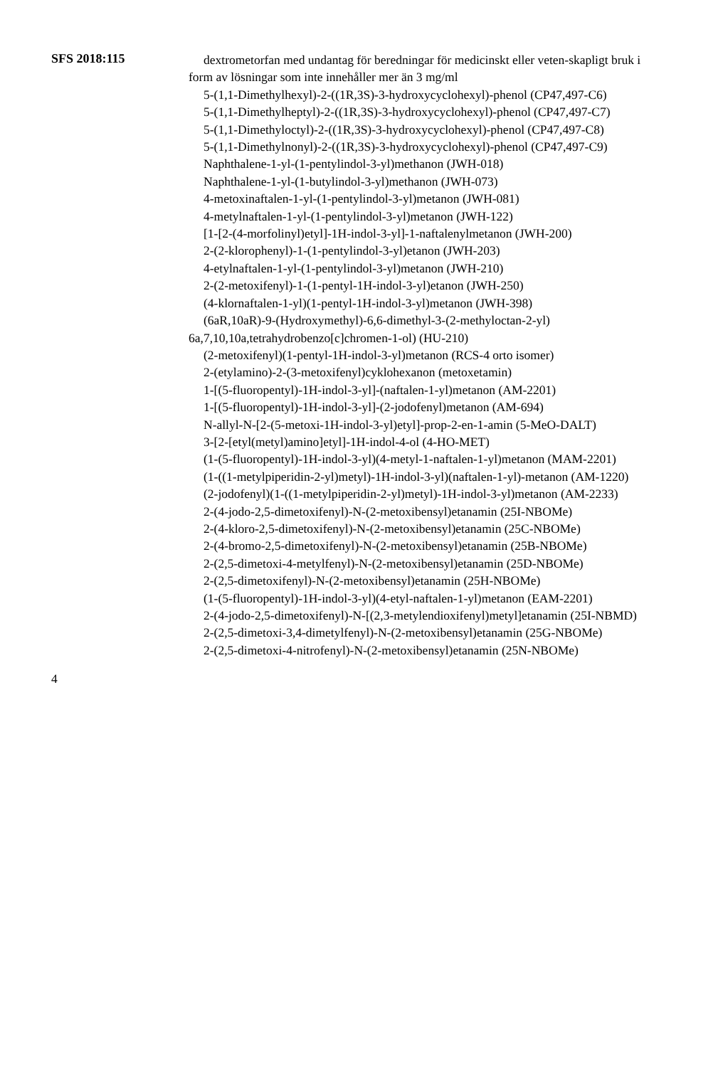SFS 2018:115
dextrometorfan med undantag för beredningar för medicinskt eller veten-skapligt bruk i form av lösningar som inte innehåller mer än 3 mg/ml
5-(1,1-Dimethylhexyl)-2-((1R,3S)-3-hydroxycyclohexyl)-phenol (CP47,497-C6)
5-(1,1-Dimethylheptyl)-2-((1R,3S)-3-hydroxycyclohexyl)-phenol (CP47,497-C7)
5-(1,1-Dimethyloctyl)-2-((1R,3S)-3-hydroxycyclohexyl)-phenol (CP47,497-C8)
5-(1,1-Dimethylnonyl)-2-((1R,3S)-3-hydroxycyclohexyl)-phenol (CP47,497-C9)
Naphthalene-1-yl-(1-pentylindol-3-yl)methanon (JWH-018)
Naphthalene-1-yl-(1-butylindol-3-yl)methanon (JWH-073)
4-metoxinaftalen-1-yl-(1-pentylindol-3-yl)metanon (JWH-081)
4-metylnaftalen-1-yl-(1-pentylindol-3-yl)metanon (JWH-122)
[1-[2-(4-morfolinyl)etyl]-1H-indol-3-yl]-1-naftalenylmetanon (JWH-200)
2-(2-klorophenyl)-1-(1-pentylindol-3-yl)etanon (JWH-203)
4-etylnaftalen-1-yl-(1-pentylindol-3-yl)metanon (JWH-210)
2-(2-metoxifenyl)-1-(1-pentyl-1H-indol-3-yl)etanon (JWH-250)
(4-klornaftalen-1-yl)(1-pentyl-1H-indol-3-yl)metanon (JWH-398)
(6aR,10aR)-9-(Hydroxymethyl)-6,6-dimethyl-3-(2-methyloctan-2-yl) 6a,7,10,10a,tetrahydrobenzo[c]chromen-1-ol) (HU-210)
(2-metoxifenyl)(1-pentyl-1H-indol-3-yl)metanon (RCS-4 orto isomer)
2-(etylamino)-2-(3-metoxifenyl)cyklohexanon (metoxetamin)
1-[(5-fluoropentyl)-1H-indol-3-yl]-(naftalen-1-yl)metanon (AM-2201)
1-[(5-fluoropentyl)-1H-indol-3-yl]-(2-jodofenyl)metanon (AM-694)
N-allyl-N-[2-(5-metoxi-1H-indol-3-yl)etyl]-prop-2-en-1-amin (5-MeO-DALT)
3-[2-[etyl(metyl)amino]etyl]-1H-indol-4-ol (4-HO-MET)
(1-(5-fluoropentyl)-1H-indol-3-yl)(4-metyl-1-naftalen-1-yl)metanon (MAM-2201)
(1-((1-metylpiperidin-2-yl)metyl)-1H-indol-3-yl)(naftalen-1-yl)-metanon (AM-1220)
(2-jodofenyl)(1-((1-metylpiperidin-2-yl)metyl)-1H-indol-3-yl)metanon (AM-2233)
2-(4-jodo-2,5-dimetoxifenyl)-N-(2-metoxibensyl)etanamin (25I-NBOMe)
2-(4-kloro-2,5-dimetoxifenyl)-N-(2-metoxibensyl)etanamin (25C-NBOMe)
2-(4-bromo-2,5-dimetoxifenyl)-N-(2-metoxibensyl)etanamin (25B-NBOMe)
2-(2,5-dimetoxi-4-metylfenyl)-N-(2-metoxibensyl)etanamin (25D-NBOMe)
2-(2,5-dimetoxifenyl)-N-(2-metoxibensyl)etanamin (25H-NBOMe)
(1-(5-fluoropentyl)-1H-indol-3-yl)(4-etyl-naftalen-1-yl)metanon (EAM-2201)
2-(4-jodo-2,5-dimetoxifenyl)-N-[(2,3-metylendioxifenyl)metyl]etanamin (25I-NBMD)
2-(2,5-dimetoxi-3,4-dimetylfenyl)-N-(2-metoxibensyl)etanamin (25G-NBOMe)
2-(2,5-dimetoxi-4-nitrofenyl)-N-(2-metoxibensyl)etanamin (25N-NBOMe)
4